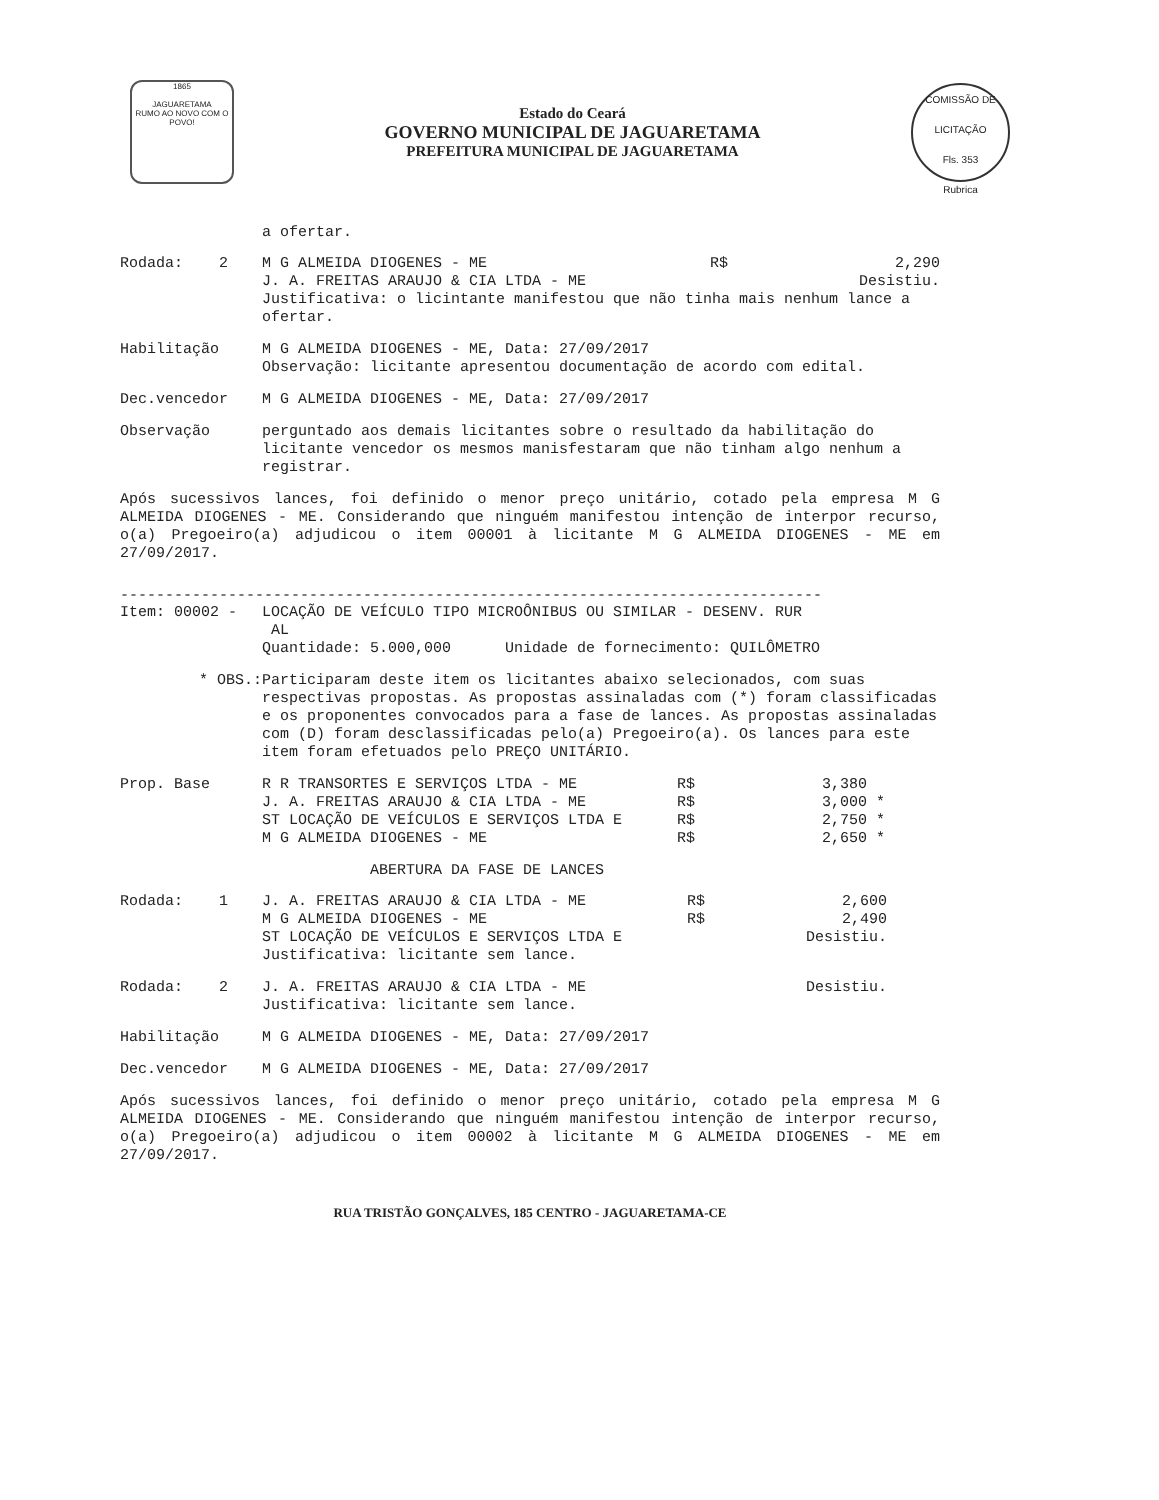1865
JAGUARETAMA
RUMO AO NOVO COM O POVO!
Estado do Ceará
GOVERNO MUNICIPAL DE JAGUARETAMA
PREFEITURA MUNICIPAL DE JAGUARETAMA
COMISSÃO DE LICITAÇÃO
Fls. 353
Rubrica
a ofertar.
| Rodada: 2 | M G ALMEIDA DIOGENES - ME | R$ | 2,290 |
| | J. A. FREITAS ARAUJO & CIA LTDA - ME | | Desistiu. |
| | Justificativa: o licintante manifestou que não tinha mais nenhum lance a ofertar. | | |
| Habilitação | M G ALMEIDA DIOGENES - ME, Data: 27/09/2017 Observação: licitante apresentou documentação de acordo com edital. |
| Dec.vencedor | M G ALMEIDA DIOGENES - ME, Data: 27/09/2017 |
| Observação | perguntado aos demais licitantes sobre o resultado da habilitação do licitante vencedor os mesmos manisfestaram que não tinham algo nenhum a registrar. |
Após sucessivos lances, foi definido o menor preço unitário, cotado pela empresa M G ALMEIDA DIOGENES - ME. Considerando que ninguém manifestou intenção de interpor recurso, o(a) Pregoeiro(a) adjudicou o item 00001 à licitante M G ALMEIDA DIOGENES - ME em 27/09/2017.
------------------------------------------------------------------------------
| Item: 00002 - | LOCAÇÃO DE VEÍCULO TIPO MICROÔNIBUS OU SIMILAR - DESENV. RUR AL Quantidade: 5.000,000 Unidade de fornecimento: QUILÔMETRO |
| * OBS.: | Participaram deste item os licitantes abaixo selecionados, com suas respectivas propostas. As propostas assinaladas com (*) foram classificadas e os proponentes convocados para a fase de lances. As propostas assinaladas com (D) foram desclassificadas pelo(a) Pregoeiro(a). Os lances para este item foram efetuados pelo PREÇO UNITÁRIO. |
| Prop. Base | R R TRANSORTES E SERVIÇOS LTDA - ME | R$ | 3,380 | |
| | J. A. FREITAS ARAUJO & CIA LTDA - ME | R$ | 3,000 | * |
| | ST LOCAÇÃO DE VEÍCULOS E SERVIÇOS LTDA E | R$ | 2,750 | * |
| | M G ALMEIDA DIOGENES - ME | R$ | 2,650 | * |
ABERTURA DA FASE DE LANCES
| Rodada: 1 | J. A. FREITAS ARAUJO & CIA LTDA - ME | R$ | 2,600 |
| | M G ALMEIDA DIOGENES - ME | R$ | 2,490 |
| | ST LOCAÇÃO DE VEÍCULOS E SERVIÇOS LTDA E | | Desistiu. |
| | Justificativa: licitante sem lance. | | |
| Rodada: 2 | J. A. FREITAS ARAUJO & CIA LTDA - ME | Desistiu. |
| | Justificativa: licitante sem lance. | |
| Habilitação | M G ALMEIDA DIOGENES - ME, Data: 27/09/2017 |
| Dec.vencedor | M G ALMEIDA DIOGENES - ME, Data: 27/09/2017 |
Após sucessivos lances, foi definido o menor preço unitário, cotado pela empresa M G ALMEIDA DIOGENES - ME. Considerando que ninguém manifestou intenção de interpor recurso, o(a) Pregoeiro(a) adjudicou o item 00002 à licitante M G ALMEIDA DIOGENES - ME em 27/09/2017.
RUA TRISTÃO GONÇALVES, 185 CENTRO - JAGUARETAMA-CE